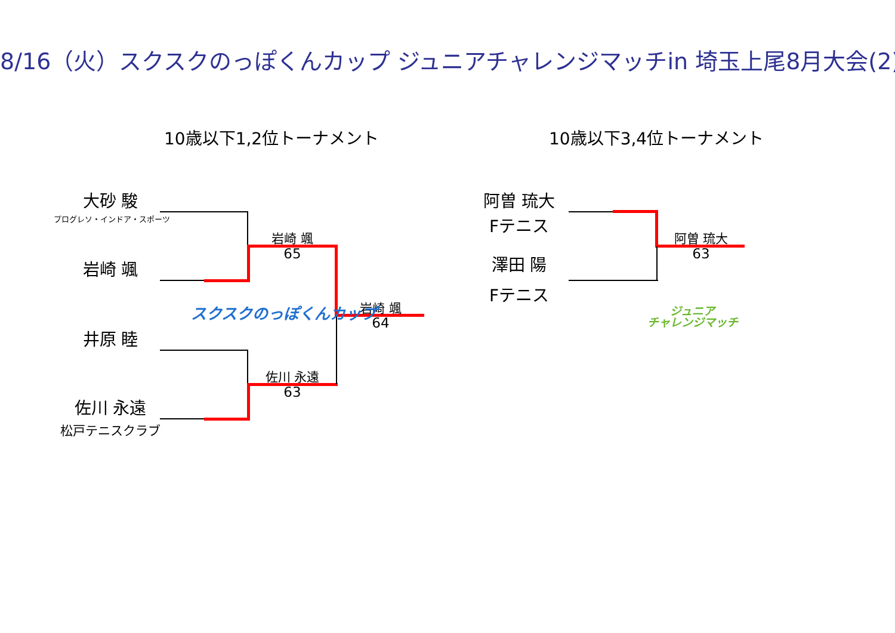8/16（火）スクスクのっぽくんカップ ジュニアチャレンジマッチin 埼玉上尾8月大会(2)
10歳以下1,2位トーナメント 10歳以下3,4位トーナメント
大砂 駿
プログレソ・インドア・スポーツ
岩崎 颯
井原 睦
佐川 永遠
松戸テニスクラブ
岩崎 颯
65
岩崎 颯
64
佐川 永遠
63
スクスクのっぽくんカップ
阿曽 琉大
Fテニス
澤田 陽
Fテニス
阿曽 琉大
63
ジュニア
チャレンジマッチ